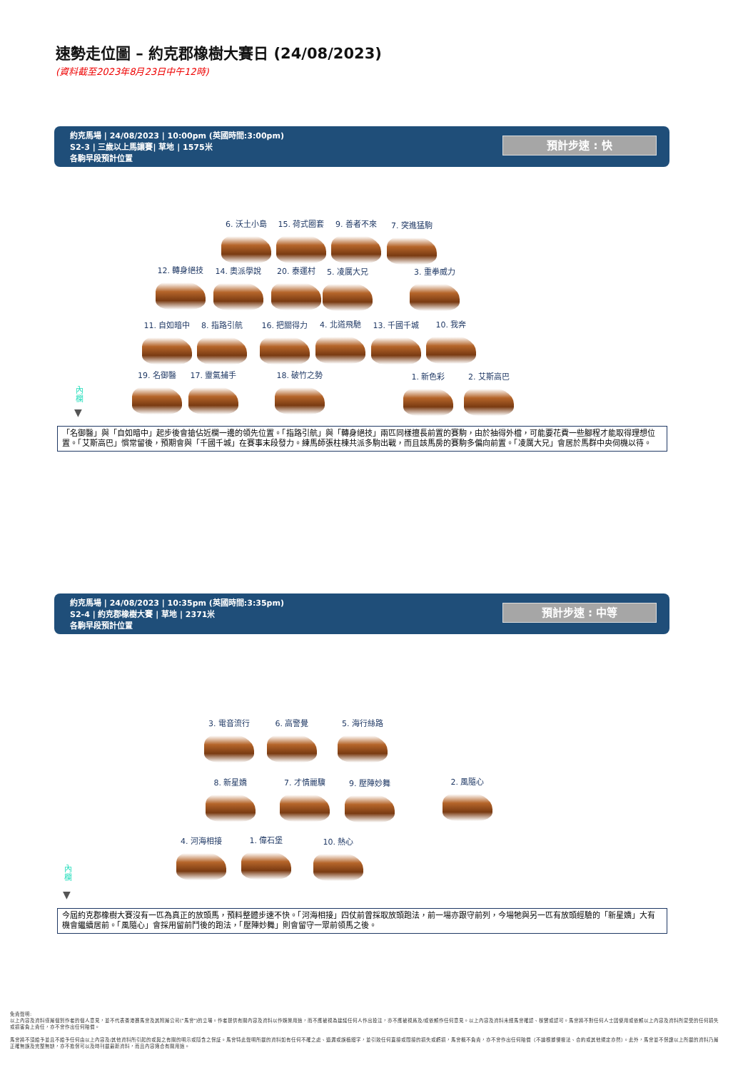速勢走位圖 – 約克郡橡樹大賽日 (24/08/2023)
(資料截至2023年8月23日中午12時)
約克馬場 | 24/08/2023 | 10:00pm (英國時間:3:00pm)
S2-3 | 三歲以上馬讓賽| 草地 | 1575米
各駒早段預計位置
預計步速 : 快
6. 沃土小島 15. 荷式圈套 9. 善者不來 7. 突進猛駒
12. 轉身絕技 14. 奧派學說 20. 泰運村 5. 凌厲大兄 3. 重拳威力
11. 自如暗中 8. 指路引航 16. 把關得力 4. 北道飛馳 13. 千國千城 10. 我奔
19. 名御醫 17. 靈氣捕手 18. 破竹之勢 1. 新色彩 2. 艾斯高巴
內欄
▼
「名御醫」與「自如暗中」起步後會搶佔近欄一邊的領先位置。「指路引航」與「轉身絕技」兩匹同樣擅長前置的賽駒，由於抽得外檔，可能要花費一些腳程才能取得理想位置。「艾斯高巴」慣常留後，預期會與「千國千城」在賽事末段發力。練馬師張柱棟共派多駒出戰，而且該馬房的賽駒多偏向前置。「凌厲大兄」會居於馬群中央伺機以待。
約克馬場 | 24/08/2023 | 10:35pm (英國時間:3:35pm)
S2-4 | 約克郡橡樹大賽 | 草地 | 2371米
各駒早段預計位置
預計步速 : 中等
3. 電音流行 6. 高警覺 5. 海行絲路
8. 新星嬌 7. 才情麗驥 9. 壓陣妙舞 2. 風隨心
4. 河海相接 1. 偉石堡 10. 熱心
內欄
▼
今屆約克郡橡樹大賽沒有一匹為真正的放頭馬，預料整體步速不快。「河海相接」四仗前曾採取放頭跑法，前一場亦跟守前列，今場牠與另一匹有放頭經驗的「新星嬌」大有機會繼續居前。「風隨心」會採用留前鬥後的跑法，「壓陣妙舞」則會留守一眾前領馬之後。
免責聲明:
以上內容及資料僅屬個別作者的個人意見，並不代表香港賽馬會及其附屬公司("馬會")的立場。作者提供有關內容及資料以作娛樂用途，而不應被視為建議任何人作出投注，亦不應被視爲及/或依賴作任何意見。以上內容及資料未經馬會確認、核實或認可。馬會將不對任何人士因使用或依賴以上內容及資料所蒙受的任何損失或損害負上責任，亦不會作出任何賠償。
馬會將不須給予並且不給予任何由以上內容及/其他資料所引起的或與之有關的明示或隱含之保証。馬會特此聲明所載的資料如有任何不確之處、遺漏或誤植錯字，並引致任何直接或間接的損失或虧損，馬會概不負責，亦不會作出任何賠償（不論根據侵權法、合約或其他規定亦然）。此外，馬會並不保證以上所載的資料乃屬正確無誤及完整無缺，亦不擔保可以及時刊載最新資料，而且內容適合有關用途。